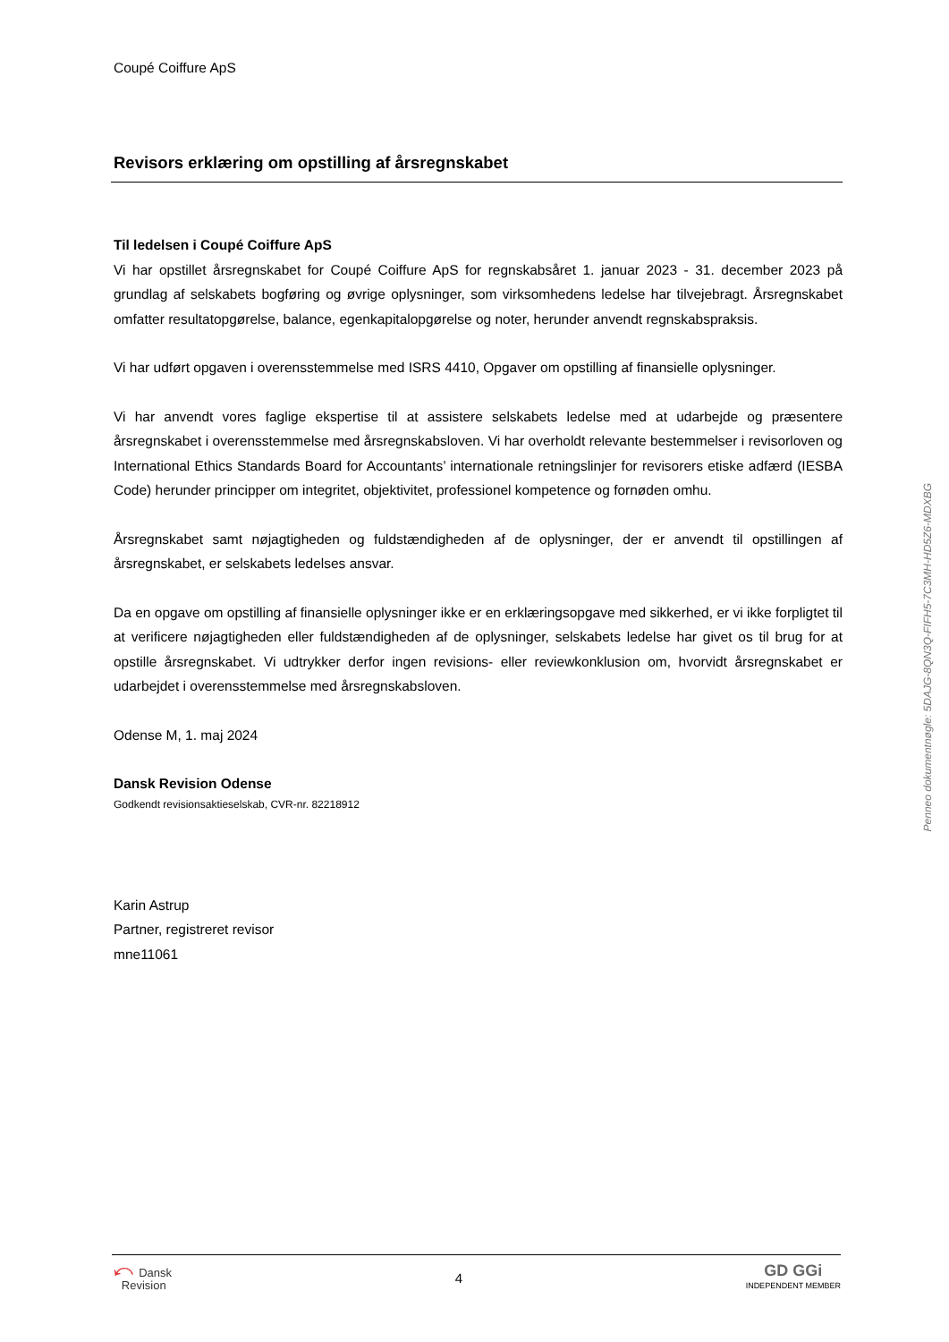Coupé Coiffure ApS
Revisors erklæring om opstilling af årsregnskabet
Til ledelsen i Coupé Coiffure ApS
Vi har opstillet årsregnskabet for Coupé Coiffure ApS for regnskabsåret 1. januar 2023 - 31. december 2023 på grundlag af selskabets bogføring og øvrige oplysninger, som virksomhedens ledelse har tilvejebragt. Årsregnskabet omfatter resultatopgørelse, balance, egenkapitalopgørelse og noter, herunder anvendt regnskabspraksis.
Vi har udført opgaven i overensstemmelse med ISRS 4410, Opgaver om opstilling af finansielle oplysninger.
Vi har anvendt vores faglige ekspertise til at assistere selskabets ledelse med at udarbejde og præsentere årsregnskabet i overensstemmelse med årsregnskabsloven. Vi har overholdt relevante bestemmelser i revisorloven og International Ethics Standards Board for Accountants’ internationale retningslinjer for revisorers etiske adfærd (IESBA Code) herunder principper om integritet, objektivitet, professionel kompetence og fornøden omhu.
Årsregnskabet samt nøjagtigheden og fuldstændigheden af de oplysninger, der er anvendt til opstillingen af årsregnskabet, er selskabets ledelses ansvar.
Da en opgave om opstilling af finansielle oplysninger ikke er en erklæringsopgave med sikkerhed, er vi ikke forpligtet til at verificere nøjagtigheden eller fuldstændigheden af de oplysninger, selskabets ledelse har givet os til brug for at opstille årsregnskabet. Vi udtrykker derfor ingen revisions- eller reviewkonklusion om, hvorvidt årsregnskabet er udarbejdet i overensstemmelse med årsregnskabsloven.
Odense M, 1. maj 2024
Dansk Revision Odense
Godkendt revisionsaktieselskab, CVR-nr. 82218912
Karin Astrup
Partner, registreret revisor
mne11061
Penneo dokumentnøgle: 5DAJG-8QN3Q-FIFH5-7C3MH-HD5Z6-MDXBG
⤺ Dansk
Revision
4
GD GGi
INDEPENDENT MEMBER